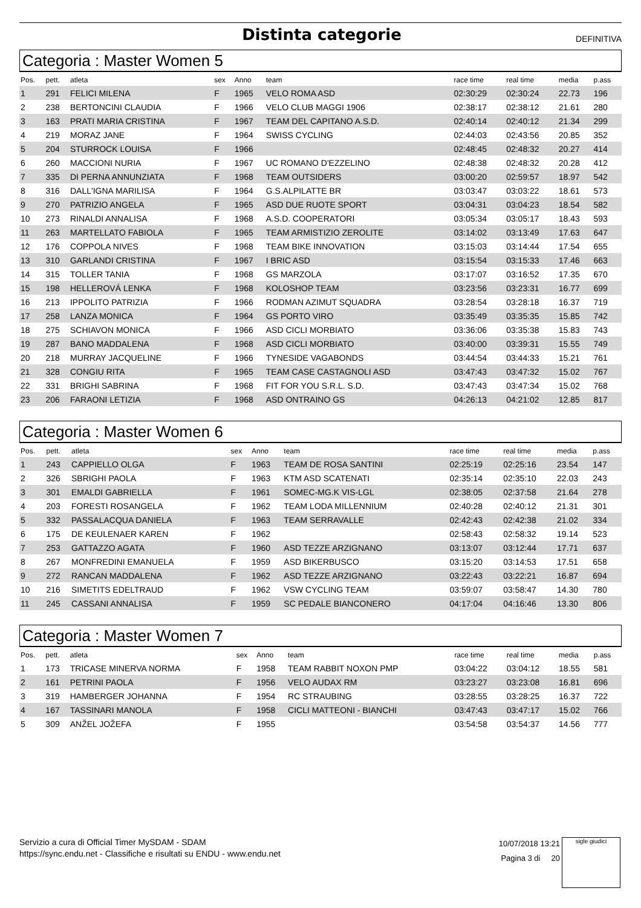Distinta categorie
DEFINITIVA
Categoria : Master Women 5
| Pos. | pett. | atleta | sex | Anno | team | race time | real time | media | p.ass |
| --- | --- | --- | --- | --- | --- | --- | --- | --- | --- |
| 1 | 291 | FELICI MILENA | F | 1965 | VELO ROMA ASD | 02:30:29 | 02:30:24 | 22.73 | 196 |
| 2 | 238 | BERTONCINI CLAUDIA | F | 1966 | VELO CLUB MAGGI 1906 | 02:38:17 | 02:38:12 | 21.61 | 280 |
| 3 | 163 | PRATI MARIA CRISTINA | F | 1967 | TEAM DEL CAPITANO A.S.D. | 02:40:14 | 02:40:12 | 21.34 | 299 |
| 4 | 219 | MORAZ JANE | F | 1964 | SWISS CYCLING | 02:44:03 | 02:43:56 | 20.85 | 352 |
| 5 | 204 | STURROCK LOUISA | F | 1966 | | 02:48:45 | 02:48:32 | 20.27 | 414 |
| 6 | 260 | MACCIONI NURIA | F | 1967 | UC ROMANO D'EZZELINO | 02:48:38 | 02:48:32 | 20.28 | 412 |
| 7 | 335 | DI PERNA ANNUNZIATA | F | 1968 | TEAM OUTSIDERS | 03:00:20 | 02:59:57 | 18.97 | 542 |
| 8 | 316 | DALL'IGNA MARILISA | F | 1964 | G.S.ALPILATTE BR | 03:03:47 | 03:03:22 | 18.61 | 573 |
| 9 | 270 | PATRIZIO ANGELA | F | 1965 | ASD DUE RUOTE SPORT | 03:04:31 | 03:04:23 | 18.54 | 582 |
| 10 | 273 | RINALDI ANNALISA | F | 1968 | A.S.D. COOPERATORI | 03:05:34 | 03:05:17 | 18.43 | 593 |
| 11 | 263 | MARTELLATO FABIOLA | F | 1965 | TEAM ARMISTIZIO ZEROLITE | 03:14:02 | 03:13:49 | 17.63 | 647 |
| 12 | 176 | COPPOLA NIVES | F | 1968 | TEAM BIKE INNOVATION | 03:15:03 | 03:14:44 | 17.54 | 655 |
| 13 | 310 | GARLANDI CRISTINA | F | 1967 | I BRIC ASD | 03:15:54 | 03:15:33 | 17.46 | 663 |
| 14 | 315 | TOLLER TANIA | F | 1968 | GS MARZOLA | 03:17:07 | 03:16:52 | 17.35 | 670 |
| 15 | 198 | HELLEROVÁ LENKA | F | 1968 | KOLOSHOP TEAM | 03:23:56 | 03:23:31 | 16.77 | 699 |
| 16 | 213 | IPPOLITO PATRIZIA | F | 1966 | RODMAN AZIMUT SQUADRA | 03:28:54 | 03:28:18 | 16.37 | 719 |
| 17 | 258 | LANZA MONICA | F | 1964 | GS PORTO VIRO | 03:35:49 | 03:35:35 | 15.85 | 742 |
| 18 | 275 | SCHIAVON MONICA | F | 1966 | ASD CICLI MORBIATO | 03:36:06 | 03:35:38 | 15.83 | 743 |
| 19 | 287 | BANO MADDALENA | F | 1968 | ASD CICLI MORBIATO | 03:40:00 | 03:39:31 | 15.55 | 749 |
| 20 | 218 | MURRAY JACQUELINE | F | 1966 | TYNESIDE VAGABONDS | 03:44:54 | 03:44:33 | 15.21 | 761 |
| 21 | 328 | CONGIU RITA | F | 1965 | TEAM CASE CASTAGNOLI ASD | 03:47:43 | 03:47:32 | 15.02 | 767 |
| 22 | 331 | BRIGHI SABRINA | F | 1968 | FIT FOR YOU S.R.L. S.D. | 03:47:43 | 03:47:34 | 15.02 | 768 |
| 23 | 206 | FARAONI LETIZIA | F | 1968 | ASD ONTRAINO GS | 04:26:13 | 04:21:02 | 12.85 | 817 |
Categoria : Master Women 6
| Pos. | pett. | atleta | sex | Anno | team | race time | real time | media | p.ass |
| --- | --- | --- | --- | --- | --- | --- | --- | --- | --- |
| 1 | 243 | CAPPIELLO OLGA | F | 1963 | TEAM DE ROSA SANTINI | 02:25:19 | 02:25:16 | 23.54 | 147 |
| 2 | 326 | SBRIGHI PAOLA | F | 1963 | KTM ASD SCATENATI | 02:35:14 | 02:35:10 | 22.03 | 243 |
| 3 | 301 | EMALDI GABRIELLA | F | 1961 | SOMEC-MG.K VIS-LGL | 02:38:05 | 02:37:58 | 21.64 | 278 |
| 4 | 203 | FORESTI ROSANGELA | F | 1962 | TEAM LODA MILLENNIUM | 02:40:28 | 02:40:12 | 21.31 | 301 |
| 5 | 332 | PASSALACQUA DANIELA | F | 1963 | TEAM SERRAVALLE | 02:42:43 | 02:42:38 | 21.02 | 334 |
| 6 | 175 | DE KEULENAER KAREN | F | 1962 | | 02:58:43 | 02:58:32 | 19.14 | 523 |
| 7 | 253 | GATTAZZO AGATA | F | 1960 | ASD TEZZE ARZIGNANO | 03:13:07 | 03:12:44 | 17.71 | 637 |
| 8 | 267 | MONFREDINI EMANUELA | F | 1959 | ASD BIKERBUSCO | 03:15:20 | 03:14:53 | 17.51 | 658 |
| 9 | 272 | RANCAN MADDALENA | F | 1962 | ASD TEZZE ARZIGNANO | 03:22:43 | 03:22:21 | 16.87 | 694 |
| 10 | 216 | SIMETITS EDELTRAUD | F | 1962 | VSW CYCLING TEAM | 03:59:07 | 03:58:47 | 14.30 | 780 |
| 11 | 245 | CASSANI ANNALISA | F | 1959 | SC PEDALE BIANCONERO | 04:17:04 | 04:16:46 | 13.30 | 806 |
Categoria : Master Women 7
| Pos. | pett. | atleta | sex | Anno | team | race time | real time | media | p.ass |
| --- | --- | --- | --- | --- | --- | --- | --- | --- | --- |
| 1 | 173 | TRICASE MINERVA NORMA | F | 1958 | TEAM RABBIT NOXON PMP | 03:04:22 | 03:04:12 | 18.55 | 581 |
| 2 | 161 | PETRINI PAOLA | F | 1956 | VELO AUDAX RM | 03:23:27 | 03:23:08 | 16.81 | 696 |
| 3 | 319 | HAMBERGER JOHANNA | F | 1954 | RC STRAUBING | 03:28:55 | 03:28:25 | 16.37 | 722 |
| 4 | 167 | TASSINARI MANOLA | F | 1958 | CICLI MATTEONI - BIANCHI | 03:47:43 | 03:47:17 | 15.02 | 766 |
| 5 | 309 | ANŽEL JOŽEFA | F | 1955 | | 03:54:58 | 03:54:37 | 14.56 | 777 |
Servizio a cura di Official Timer MySDAM - SDAM
https://sync.endu.net - Classifiche e risultati su ENDU - www.endu.net
10/07/2018 13:21
Pagina 3 di 20
sigle giudici